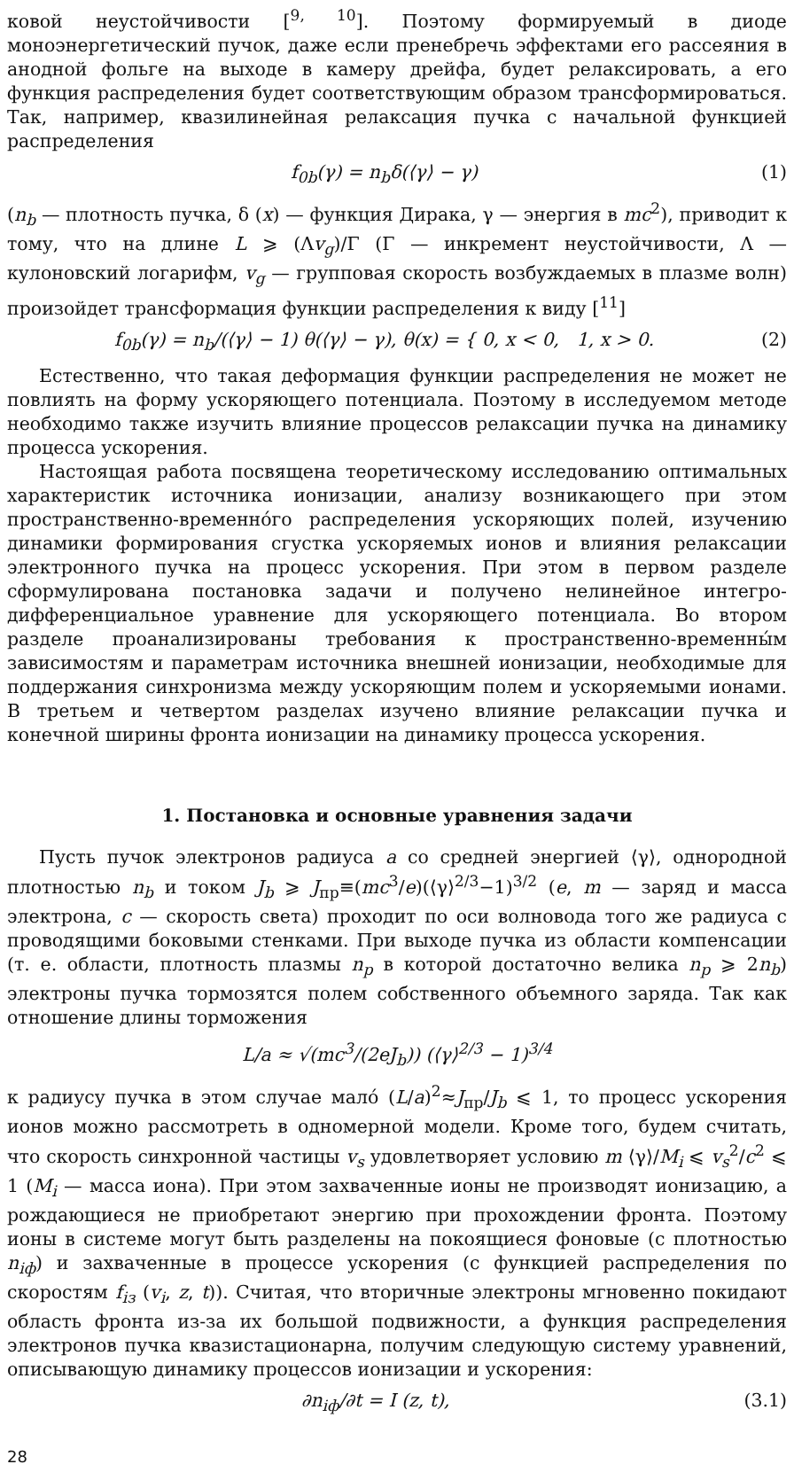ковой неустойчивости [<sup>9, 10</sup>]. Поэтому формируемый в диоде моноэнергетический пучок, даже если пренебречь эффектами его рассеяния в анодной фольге на выходе в камеру дрейфа, будет релаксировать, а его функция распределения будет соответствующим образом трансформироваться. Так, например, квазилинейная релаксация пучка с начальной функцией распределения
f<sub>0b</sub>(γ) = n<sub>b</sub>δ(⟨γ⟩ − γ) (1)
(n<sub>b</sub> — плотность пучка, δ (x) — функция Дирака, γ — энергия в mc<sup>2</sup>), приводит к тому, что на длине L ⩾ (Λv<sub>g</sub>)/Γ (Γ — инкремент неустойчивости, Λ — кулоновский логарифм, v<sub>g</sub> — групповая скорость возбуждаемых в плазме волн) произойдет трансформация функции распределения к виду [<sup>11</sup>]
f<sub>0b</sub>(γ) = n<sub>b</sub>/(⟨γ⟩ − 1) θ(⟨γ⟩ − γ), θ(x) = { 0, x < 0, 1, x > 0. (2)
Естественно, что такая деформация функции распределения не может не повлиять на форму ускоряющего потенциала. Поэтому в исследуемом методе необходимо также изучить влияние процессов релаксации пучка на динамику процесса ускорения.
Настоящая работа посвящена теоретическому исследованию оптимальных характеристик источника ионизации, анализу возникающего при этом пространственно-временно́го распределения ускоряющих полей, изучению динамики формирования сгустка ускоряемых ионов и влияния релаксации электронного пучка на процесс ускорения. При этом в первом разделе сформулирована постановка задачи и получено нелинейное интегро-дифференциальное уравнение для ускоряющего потенциала. Во втором разделе проанализированы требования к пространственно-временны́м зависимостям и параметрам источника внешней ионизации, необходимые для поддержания синхронизма между ускоряющим полем и ускоряемыми ионами. В третьем и четвертом разделах изучено влияние релаксации пучка и конечной ширины фронта ионизации на динамику процесса ускорения.
1. Постановка и основные уравнения задачи
Пусть пучок электронов радиуса a со средней энергией ⟨γ⟩, однородной плотностью n<sub>b</sub> и током J<sub>b</sub> ⩾ J<sub>пр</sub>≡(mc<sup>3</sup>/e)(⟨γ⟩<sup>2/3</sup>−1)<sup>3/2</sup> (e, m — заряд и масса электрона, c — скорость света) проходит по оси волновода того же радиуса с проводящими боковыми стенками. При выходе пучка из области компенсации (т. е. области, плотность плазмы n<sub>p</sub> в которой достаточно велика n<sub>p</sub> ⩾ 2n<sub>b</sub>) электроны пучка тормозятся полем собственного объемного заряда. Так как отношение длины торможения
L/a ≈ √(mc<sup>3</sup>/(2eJ<sub>b</sub>)) (⟨γ⟩<sup>2/3</sup> − 1)<sup>3/4</sup>
к радиусу пучка в этом случае мало́ (L/a)<sup>2</sup>≈J<sub>пр</sub>/J<sub>b</sub> ⩽ 1, то процесс ускорения ионов можно рассмотреть в одномерной модели. Кроме того, будем считать, что скорость синхронной частицы v<sub>s</sub> удовлетворяет условию m ⟨γ⟩/M<sub>i</sub> ⩽ v<sub>s</sub><sup>2</sup>/c<sup>2</sup> ⩽ 1 (M<sub>i</sub> — масса иона). При этом захваченные ионы не производят ионизацию, а рождающиеся не приобретают энергию при прохождении фронта. Поэтому ионы в системе могут быть разделены на покоящиеся фоновые (с плотностью n<sub>iф</sub>) и захваченные в процессе ускорения (с функцией распределения по скоростям f<sub>iз</sub> (v<sub>i</sub>, z, t)). Считая, что вторичные электроны мгновенно покидают область фронта из-за их большой подвижности, а функция распределения электронов пучка квазистационарна, получим следующую систему уравнений, описывающую динамику процессов ионизации и ускорения:
∂n<sub>iф</sub>/∂t = I (z, t), (3.1)
28